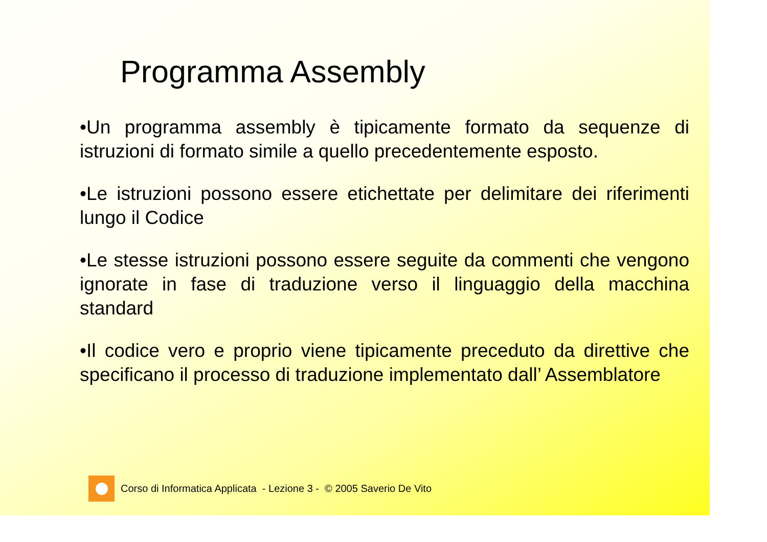Programma Assembly
•Un programma assembly è tipicamente formato da sequenze di istruzioni di formato simile a quello precedentemente esposto.
•Le istruzioni possono essere etichettate per delimitare dei riferimenti lungo il Codice
•Le stesse istruzioni possono essere seguite da commenti che vengono ignorate in fase di traduzione verso il linguaggio della macchina standard
•Il codice vero e proprio viene tipicamente preceduto da direttive che specificano il processo di traduzione implementato dall’ Assemblatore
Corso di Informatica Applicata - Lezione 3 - © 2005 Saverio De Vito